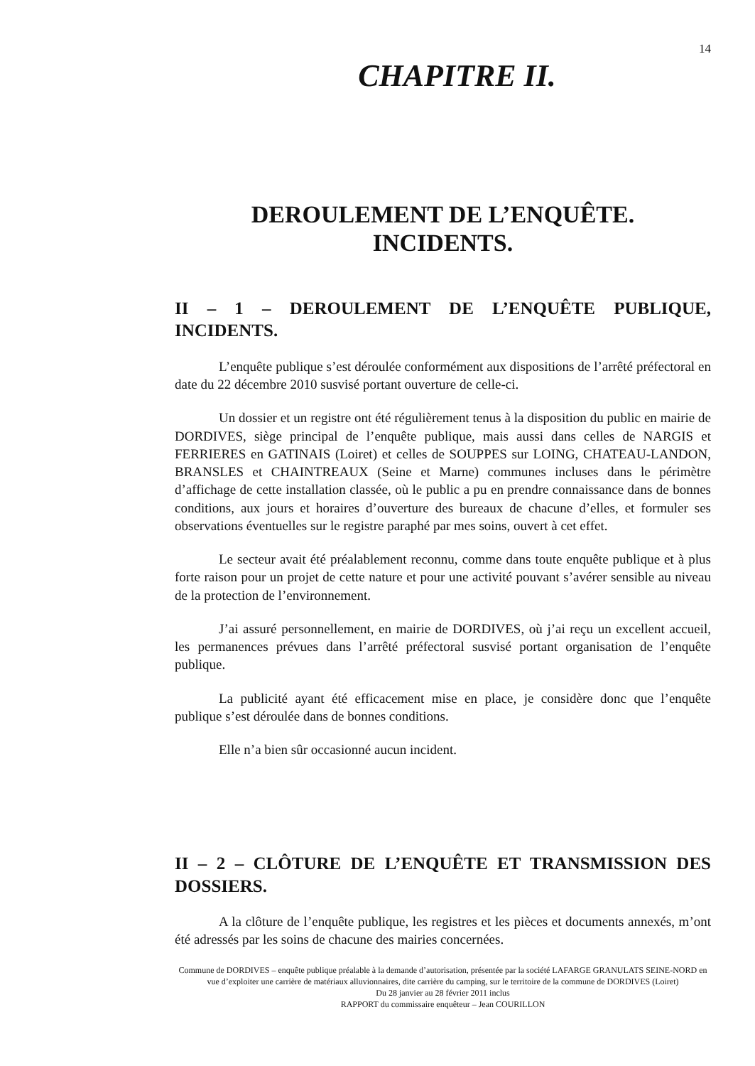14
CHAPITRE II.
DEROULEMENT DE L’ENQUÊTE.
INCIDENTS.
II – 1 – DEROULEMENT DE L’ENQUÊTE PUBLIQUE, INCIDENTS.
L’enquête publique s’est déroulée conformément aux dispositions de l’arrêté préfectoral en date du 22 décembre 2010 susvisé portant ouverture de celle-ci.
Un dossier et un registre ont été régulièrement tenus à la disposition du public en mairie de DORDIVES, siège principal de l’enquête publique, mais aussi dans celles de NARGIS et FERRIERES en GATINAIS (Loiret) et celles de SOUPPES sur LOING, CHATEAU-LANDON, BRANSLES et CHAINTREAUX (Seine et Marne) communes incluses dans le périmètre d’affichage de cette installation classée, où le public a pu en prendre connaissance dans de bonnes conditions, aux jours et horaires d’ouverture des bureaux de chacune d’elles, et formuler ses observations éventuelles sur le registre paraphé par mes soins, ouvert à cet effet.
Le secteur avait été préalablement reconnu, comme dans toute enquête publique et à plus forte raison pour un projet de cette nature et pour une activité pouvant s’avérer sensible au niveau de la protection de l’environnement.
J’ai assuré personnellement, en mairie de DORDIVES, où j’ai reçu un excellent accueil, les permanences prévues dans l’arrêté préfectoral susvisé portant organisation de l’enquête publique.
La publicité ayant été efficacement mise en place, je considère donc que l’enquête publique s’est déroulée dans de bonnes conditions.
Elle n’a bien sûr occasionné aucun incident.
II – 2 – CLÔTURE DE L’ENQUÊTE ET TRANSMISSION DES DOSSIERS.
A la clôture de l’enquête publique, les registres et les pièces et documents annexés, m’ont été adressés par les soins de chacune des mairies concernées.
Commune de DORDIVES – enquête publique préalable à la demande d’autorisation, présentée par la société LAFARGE GRANULATS SEINE-NORD en vue d’exploiter une carrière de matériaux alluvionnaires, dite carrière du camping, sur le territoire de la commune de DORDIVES (Loiret)
Du 28 janvier au 28 février 2011 inclus
RAPPORT du commissaire enquêteur – Jean COURILLON